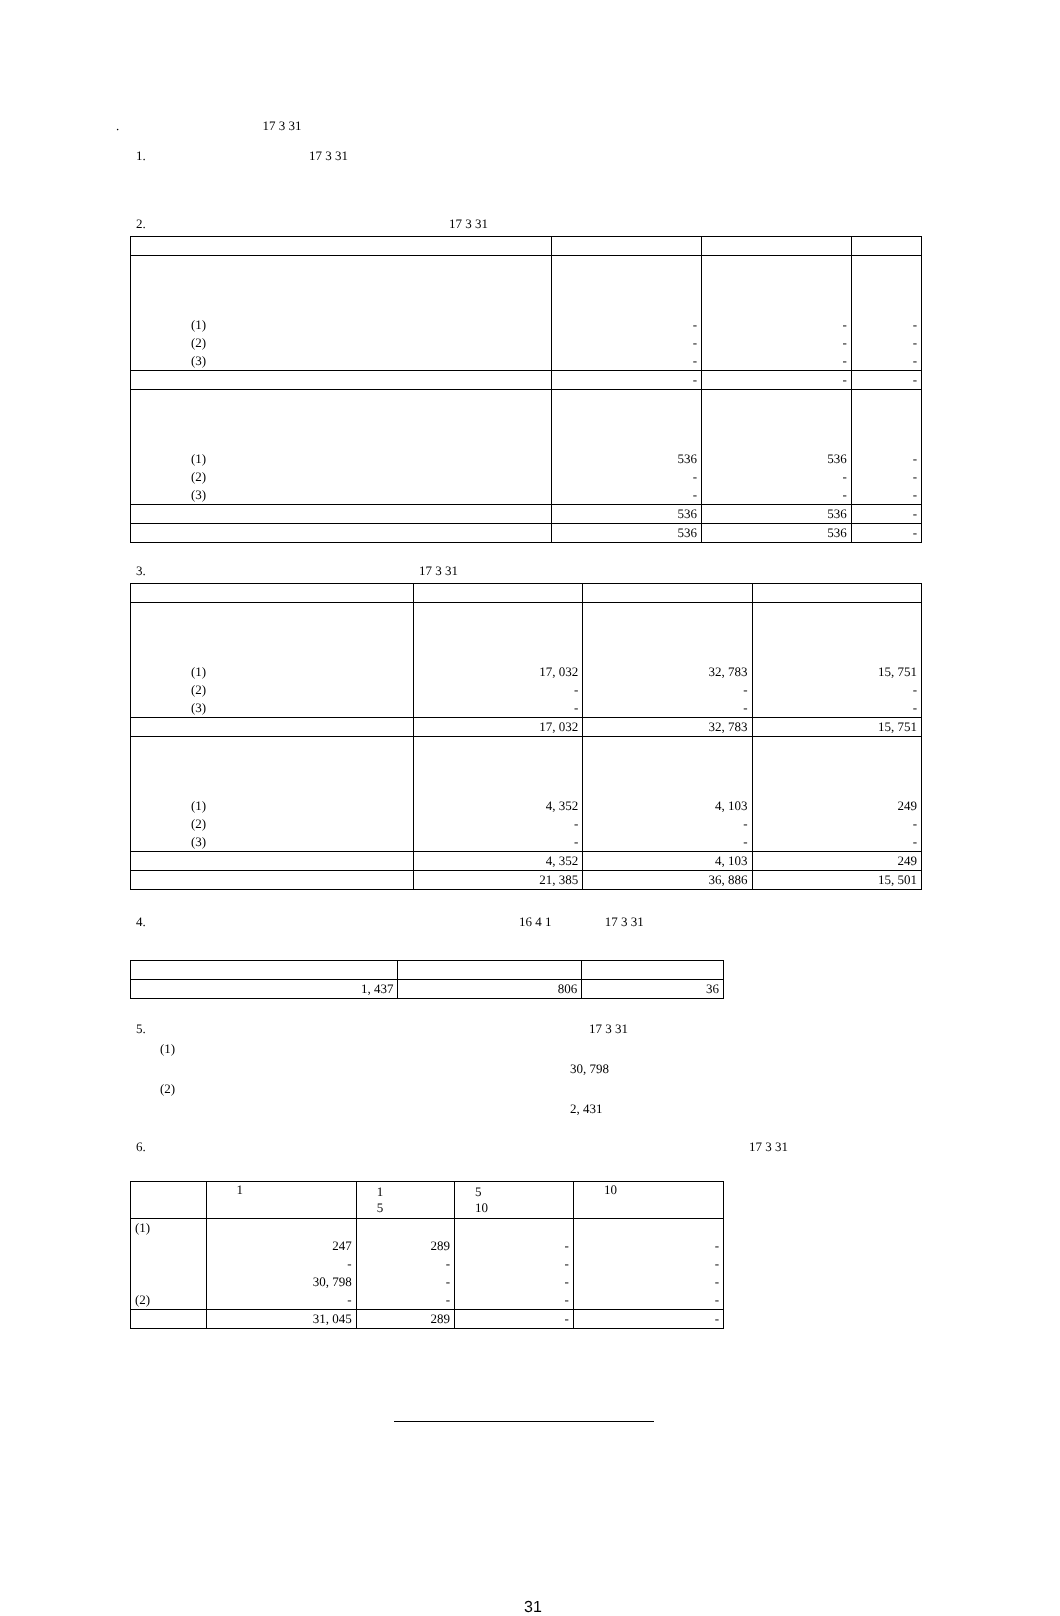. 17 3 31
1. 17 3 31
2. 17 3 31
| (1) | - | - | - |
| (2) | - | - | - |
| (3) | - | - | - |
| | - | - | - |
| (1) | 536 | 536 | - |
| (2) | - | - | - |
| (3) | - | - | - |
| | 536 | 536 | - |
| | 536 | 536 | - |
3. 17 3 31
| (1) | 17, 032 | 32, 783 | 15, 751 |
| (2) | - | - | - |
| (3) | - | - | - |
| | 17, 032 | 32, 783 | 15, 751 |
| (1) | 4, 352 | 4, 103 | 249 |
| (2) | - | - | - |
| (3) | - | - | - |
| | 4, 352 | 4, 103 | 249 |
| | 21, 385 | 36, 886 | 15, 501 |
4. 16 4 1 17 3 31
| 1, 437 | 806 | 36 |
5. 17 3 31
(1)
30, 798
(2)
2, 431
6. 17 3 31
| | 1 | 1 5 | 5 10 | 10 |
| --- | --- | --- | --- | --- |
| (1) | | | | |
| | 247 | 289 | - | - |
| | - | - | - | - |
| | 30, 798 | - | - | - |
| (2) | - | - | - | - |
| | 31, 045 | 289 | - | - |
31